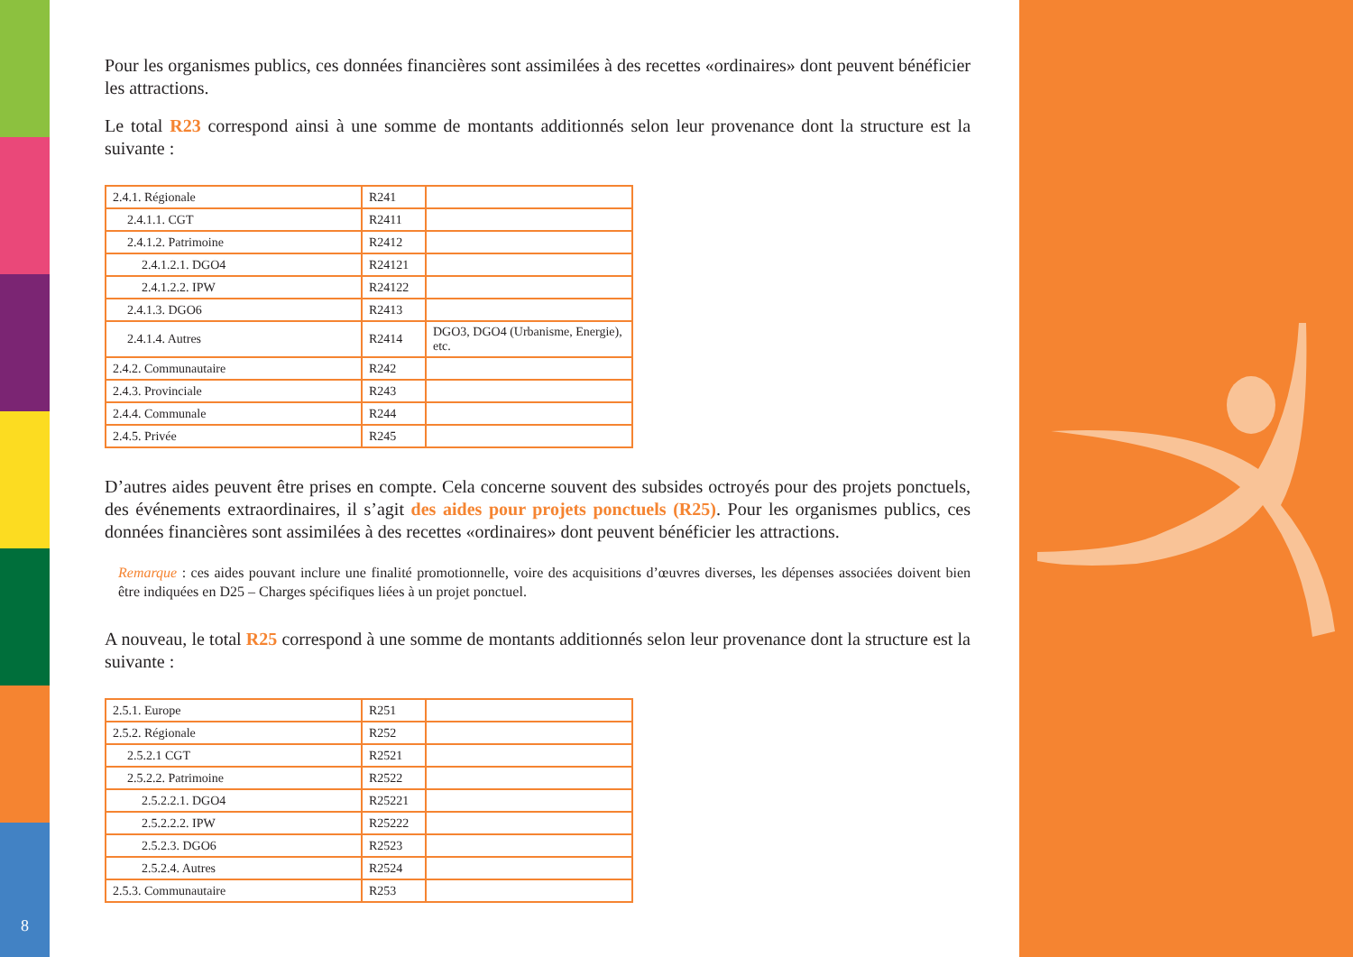Pour les organismes publics, ces données financières sont assimilées à des recettes «ordinaires» dont peuvent bénéficier les attractions.
Le total R23 correspond ainsi à une somme de montants additionnés selon leur provenance dont la structure est la suivante :
| 2.4.1. Régionale | R241 | |
| 2.4.1.1. CGT | R2411 | |
| 2.4.1.2. Patrimoine | R2412 | |
| 2.4.1.2.1. DGO4 | R24121 | |
| 2.4.1.2.2. IPW | R24122 | |
| 2.4.1.3. DGO6 | R2413 | |
| 2.4.1.4. Autres | R2414 | DGO3, DGO4 (Urbanisme, Energie), etc. |
| 2.4.2. Communautaire | R242 | |
| 2.4.3. Provinciale | R243 | |
| 2.4.4. Communale | R244 | |
| 2.4.5. Privée | R245 | |
D’autres aides peuvent être prises en compte. Cela concerne souvent des subsides octroyés pour des projets ponctuels, des événements extraordinaires, il s’agit des aides pour projets ponctuels (R25). Pour les organismes publics, ces données financières sont assimilées à des recettes «ordinaires» dont peuvent bénéficier les attractions.
Remarque : ces aides pouvant inclure une finalité promotionnelle, voire des acquisitions d’œuvres diverses, les dépenses associées doivent bien être indiquées en D25 – Charges spécifiques liées à un projet ponctuel.
A nouveau, le total R25 correspond à une somme de montants additionnés selon leur provenance dont la structure est la suivante :
| 2.5.1. Europe | R251 | |
| 2.5.2. Régionale | R252 | |
| 2.5.2.1 CGT | R2521 | |
| 2.5.2.2. Patrimoine | R2522 | |
| 2.5.2.2.1. DGO4 | R25221 | |
| 2.5.2.2.2. IPW | R25222 | |
| 2.5.2.3. DGO6 | R2523 | |
| 2.5.2.4. Autres | R2524 | |
| 2.5.3. Communautaire | R253 | |
8